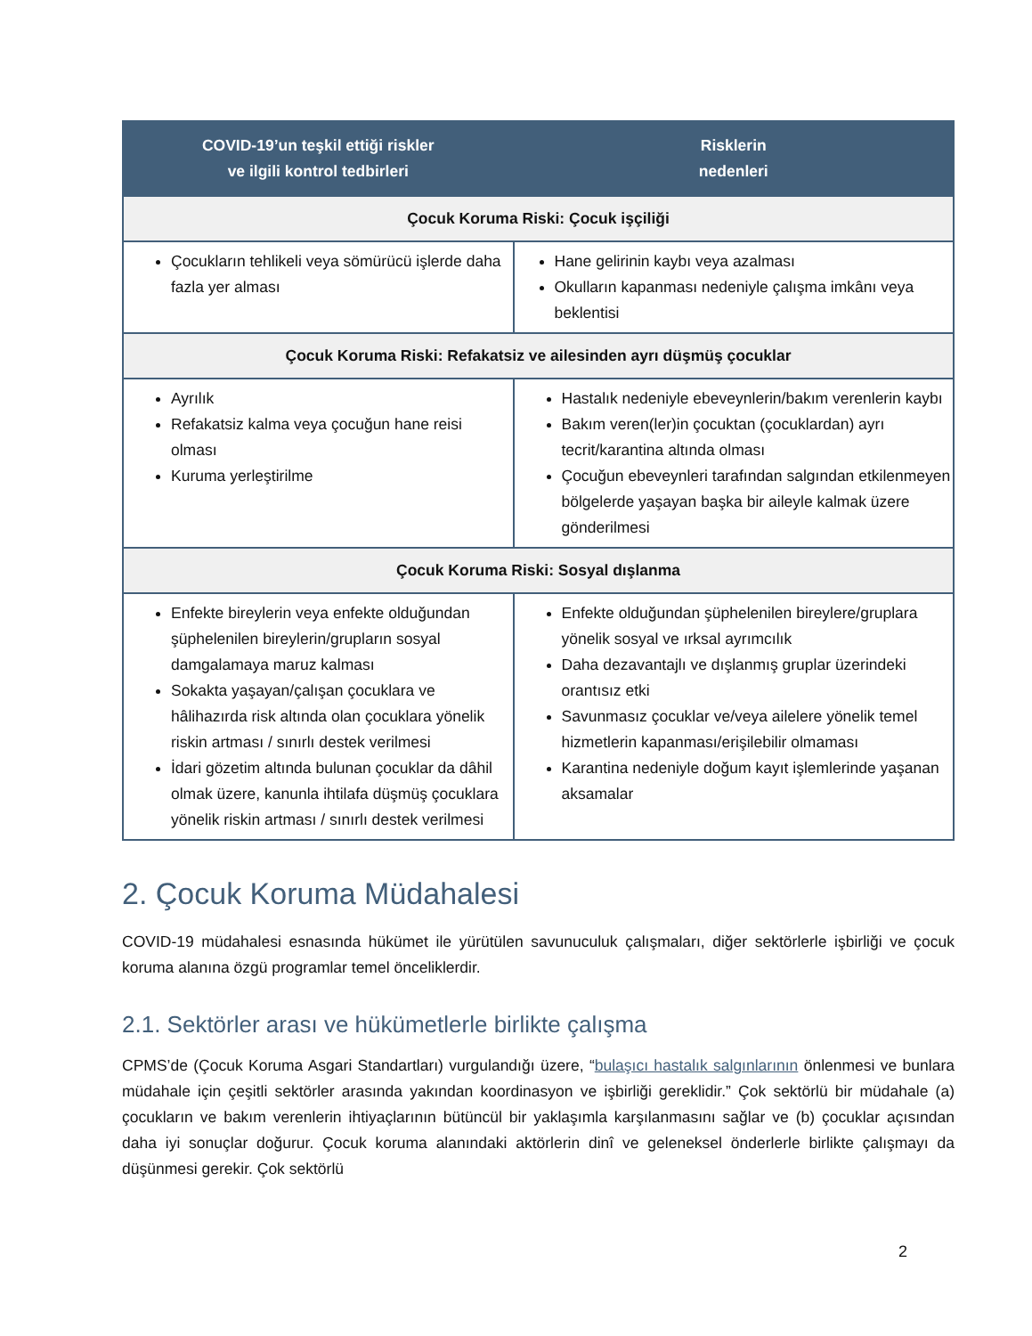| COVID-19’un teşkil ettiği riskler ve ilgili kontrol tedbirleri | Risklerin nedenleri |
| --- | --- |
| Çocuk Koruma Riski: Çocuk işçiliği | |
| Çocukların tehlikeli veya sömürücü işlerde daha fazla yer alması | Hane gelirinin kaybı veya azalması Okulların kapanması nedeniyle çalışma imkânı veya beklentisi |
| Çocuk Koruma Riski: Refakatsiz ve ailesinden ayrı düşmüş çocuklar | |
| Ayrılık Refakatsiz kalma veya çocuğun hane reisi olması Kuruma yerleştirilme | Hastalık nedeniyle ebeveynlerin/bakım verenlerin kaybı Bakım veren(ler)in çocuktan (çocuklardan) ayrı tecrit/karantina altında olması Çocuğun ebeveynleri tarafından salgından etkilenmeyen bölgelerde yaşayan başka bir aileyle kalmak üzere gönderilmesi |
| Çocuk Koruma Riski: Sosyal dışlanma | |
| Enfekte bireylerin veya enfekte olduğundan şüphelenilen bireylerin/grupların sosyal damgalamaya maruz kalması Sokakta yaşayan/çalışan çocuklara ve hâlihazırda risk altında olan çocuklara yönelik riskin artması / sınırlı destek verilmesi İdari gözetim altında bulunan çocuklar da dâhil olmak üzere, kanunla ihtilafa düşmüş çocuklara yönelik riskin artması / sınırlı destek verilmesi | Enfekte olduğundan şüphelenilen bireylere/gruplara yönelik sosyal ve ırksal ayrımcılık Daha dezavantajlı ve dışlanmış gruplar üzerindeki orantısız etki Savunmasız çocuklar ve/veya ailelere yönelik temel hizmetlerin kapanması/erişilebilir olmaması Karantina nedeniyle doğum kayıt işlemlerinde yaşanan aksamalar |
2. Çocuk Koruma Müdahalesi
COVID-19 müdahalesi esnasında hükümet ile yürütülen savunuculuk çalışmaları, diğer sektörlerle işbirliği ve çocuk koruma alanına özgü programlar temel önceliklerdir.
2.1. Sektörler arası ve hükümetlerle birlikte çalışma
CPMS’de (Çocuk Koruma Asgari Standartları) vurgulandığı üzere, “bulaşıcı hastalık salgınlarının önlenmesi ve bunlara müdahale için çeşitli sektörler arasında yakından koordinasyon ve işbirliği gereklidir.” Çok sektörlü bir müdahale (a) çocukların ve bakım verenlerin ihtiyaçlarının bütüncül bir yaklaşımla karşılanmasını sağlar ve (b) çocuklar açısından daha iyi sonuçlar doğurur. Çocuk koruma alanındaki aktörlerin dinî ve geleneksel önderlerle birlikte çalışmayı da düşünmesi gerekir. Çok sektörlü
2